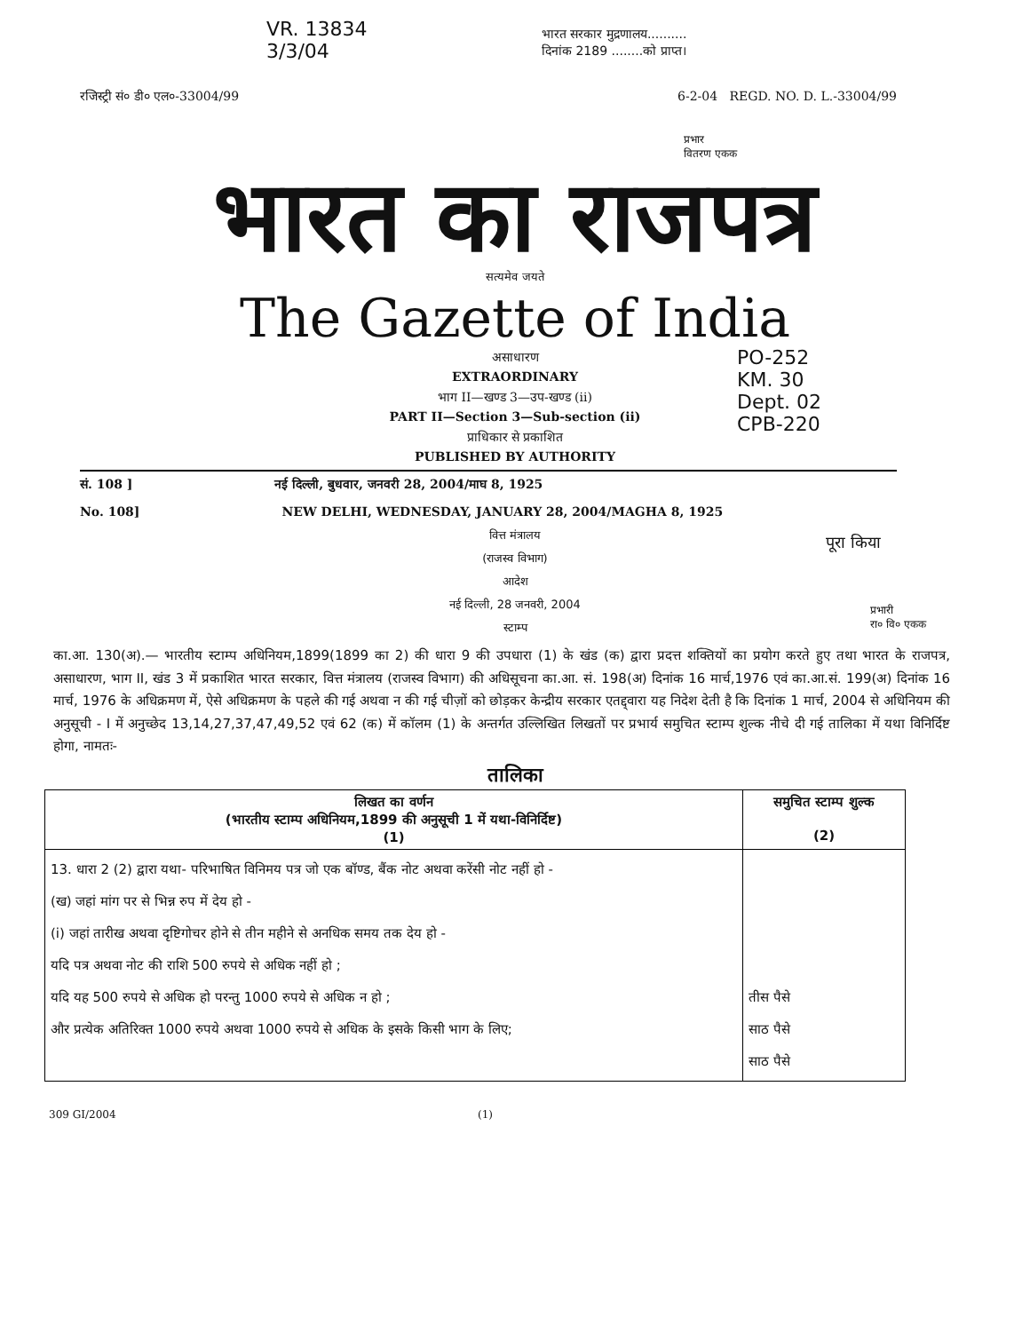VR. 13834
3/3/04
भारत सरकार मुद्रणालय..........
दिनांक 2189 ........को प्राप्त।
रजिस्ट्री सं० डी० एल०-33004/99 6-2-04 REGD. NO. D. L.-33004/99
प्रभार
वितरण एकक
भारत का राजपत्र
सत्यमेव जयते
The Gazette of India
असाधारण
EXTRAORDINARY
भाग II—खण्ड 3—उप-खण्ड (ii)
PART II—Section 3—Sub-section (ii)
प्राधिकार से प्रकाशित
PUBLISHED BY AUTHORITY
PO-252
KM. 30
Dept. 02
CPB-220
सं. 108 ] नई दिल्ली, बुधवार, जनवरी 28, 2004/माघ 8, 1925
No. 108] NEW DELHI, WEDNESDAY, JANUARY 28, 2004/MAGHA 8, 1925
पूरा किया
वित्त मंत्रालय
(राजस्व विभाग)
आदेश
नई दिल्ली, 28 जनवरी, 2004
स्टाम्प
प्रभारी
रा० वि० एकक
का.आ. 130(अ).— भारतीय स्टाम्प अधिनियम,1899(1899 का 2) की धारा 9 की उपधारा (1) के खंड (क) द्वारा प्रदत्त शक्तियों का प्रयोग करते हुए तथा भारत के राजपत्र, असाधारण, भाग II, खंड 3 में प्रकाशित भारत सरकार, वित्त मंत्रालय (राजस्व विभाग) की अधिसूचना का.आ. सं. 198(अ) दिनांक 16 मार्च,1976 एवं का.आ.सं. 199(अ) दिनांक 16 मार्च, 1976 के अधिक्रमण में, ऐसे अधिक्रमण के पहले की गई अथवा न की गई चीज़ों को छोड़कर केन्द्रीय सरकार एतद्द्वारा यह निदेश देती है कि दिनांक 1 मार्च, 2004 से अधिनियम की अनुसूची - I में अनुच्छेद 13,14,27,37,47,49,52 एवं 62 (क) में कॉलम (1) के अन्तर्गत उल्लिखित लिखतों पर प्रभार्य समुचित स्टाम्प शुल्क नीचे दी गई तालिका में यथा विनिर्दिष्ट होगा, नामतः-
तालिका
| लिखत का वर्णन (भारतीय स्टाम्प अधिनियम,1899 की अनुसूची 1 में यथा-विनिर्दिष्ट) (1) | समुचित स्टाम्प शुल्क (2) |
| --- | --- |
| 13. धारा 2 (2) द्वारा यथा- परिभाषित विनिमय पत्र जो एक बॉण्ड, बैंक नोट अथवा करेंसी नोट नहीं हो - (ख) जहां मांग पर से भिन्न रुप में देय हो - (i) जहां तारीख अथवा दृष्टिगोचर होने से तीन महीने से अनधिक समय तक देय हो - यदि पत्र अथवा नोट की राशि 500 रुपये से अधिक नहीं हो ; यदि यह 500 रुपये से अधिक हो परन्तु 1000 रुपये से अधिक न हो ; और प्रत्येक अतिरिक्त 1000 रुपये अथवा 1000 रुपये से अधिक के इसके किसी भाग के लिए; | तीस पैसे साठ पैसे साठ पैसे |
309 GI/2004 (1)